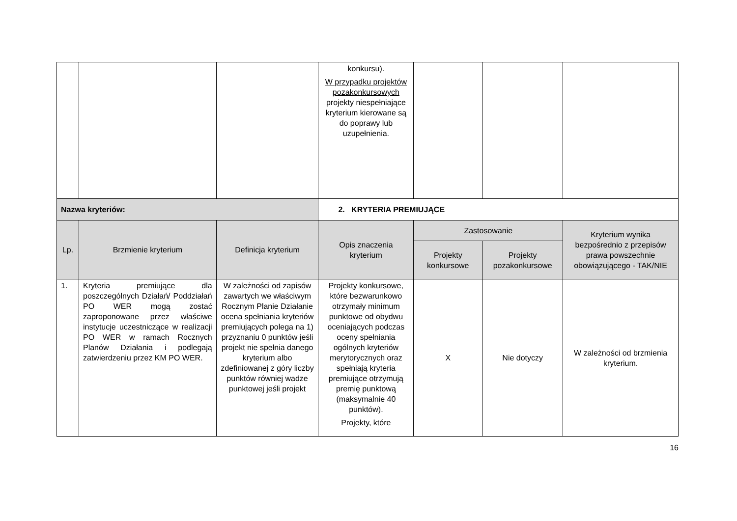| | | | konkursu). W przypadku projektów pozakonkursowych projekty niespełniające kryterium kierowane są do poprawy lub uzupełnienia. | | | |
| Nazwa kryteriów: | | | 2. KRYTERIA PREMIUJĄCE | | | |
| Lp. | Brzmienie kryterium | Definicja kryterium | Opis znaczenia kryterium | Zastosowanie | | Kryterium wynika bezpośrednio z przepisów prawa powszechnie obowiązującego - TAK/NIE |
| | | | | Projekty konkursowe | Projekty pozakonkursowe | |
| 1. | Kryteria premiujące dla poszczególnych Działań/ Poddziałań PO WER mogą zostać zaproponowane przez właściwe instytucje uczestniczące w realizacji PO WER w ramach Rocznych Planów Działania i podlegają zatwierdzeniu przez KM PO WER. | W zależności od zapisów zawartych we właściwym Rocznym Planie Działanie ocena spełniania kryteriów premiujących polega na 1) przyznaniu 0 punktów jeśli projekt nie spełnia danego kryterium albo zdefiniowanej z góry liczby punktów równiej wadze punktowej jeśli projekt | Projekty konkursowe , które bezwarunkowo otrzymały minimum punktowe od obydwu oceniających podczas oceny spełniania ogólnych kryteriów merytorycznych oraz spełniają kryteria premiujące otrzymują premię punktową (maksymalnie 40 punktów). Projekty, które | X | Nie dotyczy | W zależności od brzmienia kryterium. |
16